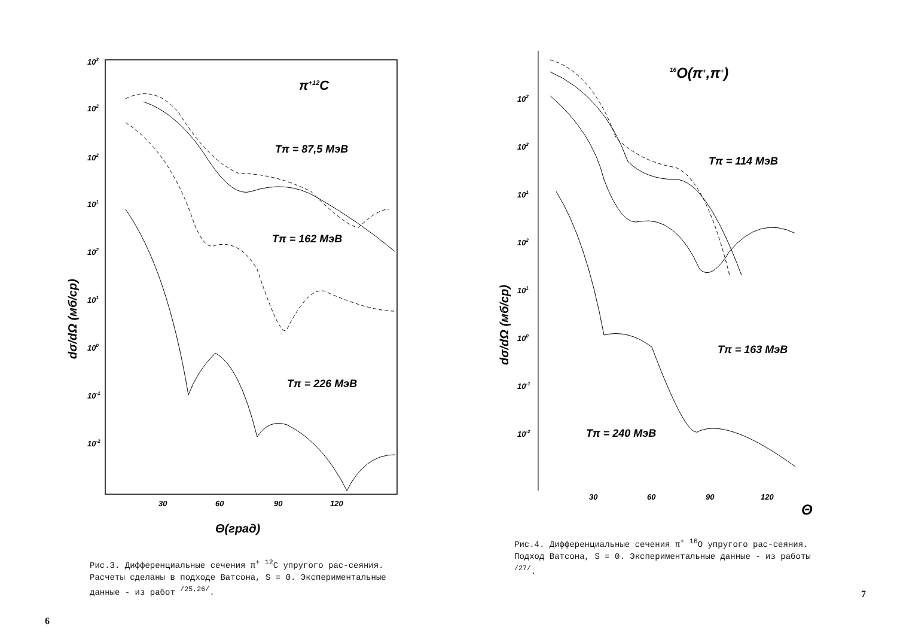103
102
102
101
102
101
100
10-1
10-2
30
60
90
120
π+12C
Tπ = 87,5 МэВ
Tπ = 162 МэВ
Tπ = 226 МэВ
Θ(град)
dσ/dΩ (мб/ср)
Рис.3. Дифференциальные сечения π<sup>+</sup> <sup>12</sup>C упругого рас-сеяния. Расчеты сделаны в подходе Ватсона, S = 0. Экспериментальные данные - из работ <sup>/25,26/</sup>.
6
102
102
101
102
101
100
10-1
10-2
30
60
90
120
Θ
16O(π+,π+)
Tπ = 114 МэВ
Tπ = 163 МэВ
Tπ = 240 МэВ
dσ/dΩ (мб/ср)
Рис.4. Дифференциальные сечения π<sup>+</sup> <sup>16</sup>O упругого рас-сеяния. Подход Ватсона, S = 0. Экспериментальные данные - из работы <sup>/27/</sup>.
7